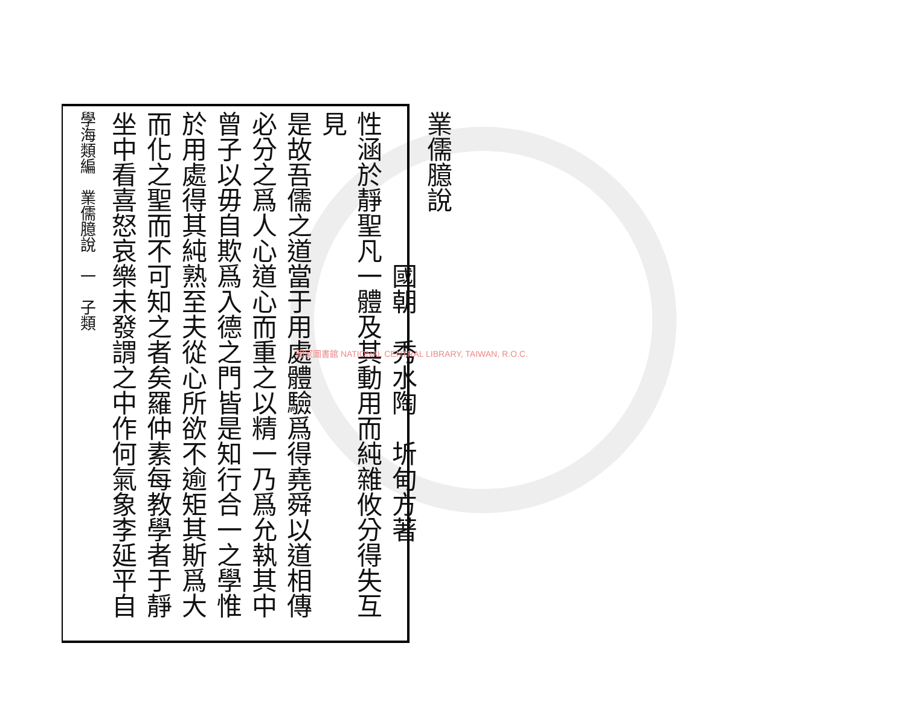業儒臆說
　　　　　　國朝　秀水陶　圻甸方著
性涵於靜聖凡一體及其動用而純雜攸分得失互見
是故吾儒之道當于用處體驗爲得堯舜以道相傳
必分之爲人心道心而重之以精一乃爲允執其中
曾子以毋自欺爲入德之門皆是知行合一之學惟
於用處得其純熟至夫從心所欲不逾矩其斯爲大
而化之聖而不可知之者矣羅仲素每教學者于靜
坐中看喜怒哀樂未發謂之中作何氣象李延平自
學海類編　業儒臆說　一　子類
國家圖書館 NATIONAL CENTRAL LIBRARY, TAIWAN, R.O.C.